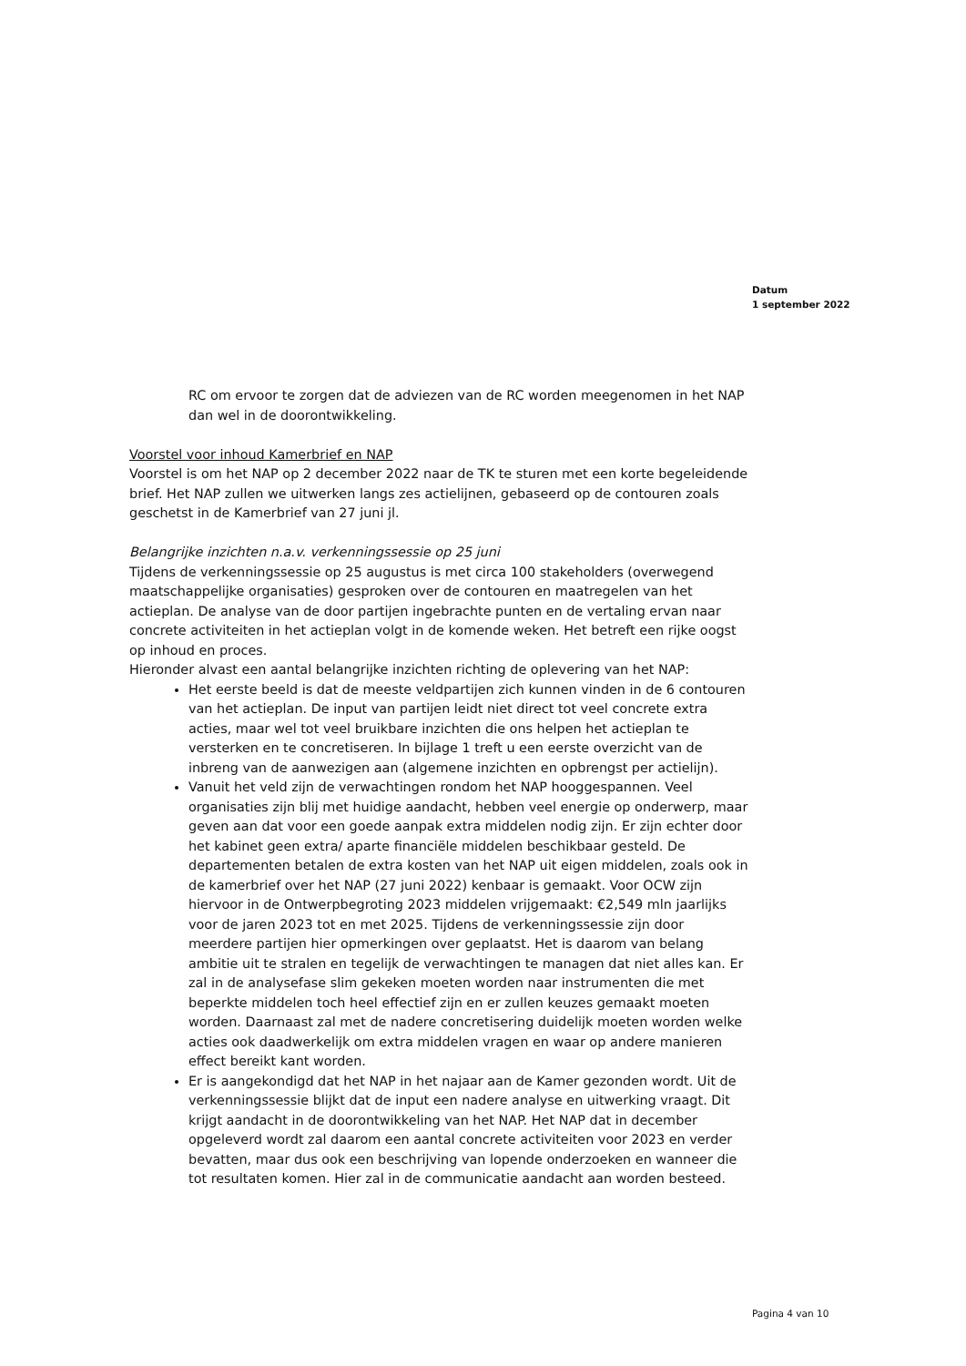Datum
1 september 2022
RC om ervoor te zorgen dat de adviezen van de RC worden meegenomen in het NAP dan wel in de doorontwikkeling.
Voorstel voor inhoud Kamerbrief en NAP
Voorstel is om het NAP op 2 december 2022 naar de TK te sturen met een korte begeleidende brief. Het NAP zullen we uitwerken langs zes actielijnen, gebaseerd op de contouren zoals geschetst in de Kamerbrief van 27 juni jl.
Belangrijke inzichten n.a.v. verkenningssessie op 25 juni
Tijdens de verkenningssessie op 25 augustus is met circa 100 stakeholders (overwegend maatschappelijke organisaties) gesproken over de contouren en maatregelen van het actieplan. De analyse van de door partijen ingebrachte punten en de vertaling ervan naar concrete activiteiten in het actieplan volgt in de komende weken. Het betreft een rijke oogst op inhoud en proces.
Hieronder alvast een aantal belangrijke inzichten richting de oplevering van het NAP:
Het eerste beeld is dat de meeste veldpartijen zich kunnen vinden in de 6 contouren van het actieplan. De input van partijen leidt niet direct tot veel concrete extra acties, maar wel tot veel bruikbare inzichten die ons helpen het actieplan te versterken en te concretiseren. In bijlage 1 treft u een eerste overzicht van de inbreng van de aanwezigen aan (algemene inzichten en opbrengst per actielijn).
Vanuit het veld zijn de verwachtingen rondom het NAP hooggespannen. Veel organisaties zijn blij met huidige aandacht, hebben veel energie op onderwerp, maar geven aan dat voor een goede aanpak extra middelen nodig zijn. Er zijn echter door het kabinet geen extra/ aparte financiële middelen beschikbaar gesteld. De departementen betalen de extra kosten van het NAP uit eigen middelen, zoals ook in de kamerbrief over het NAP (27 juni 2022) kenbaar is gemaakt. Voor OCW zijn hiervoor in de Ontwerpbegroting 2023 middelen vrijgemaakt: €2,549 mln jaarlijks voor de jaren 2023 tot en met 2025. Tijdens de verkenningssessie zijn door meerdere partijen hier opmerkingen over geplaatst. Het is daarom van belang ambitie uit te stralen en tegelijk de verwachtingen te managen dat niet alles kan. Er zal in de analysefase slim gekeken moeten worden naar instrumenten die met beperkte middelen toch heel effectief zijn en er zullen keuzes gemaakt moeten worden. Daarnaast zal met de nadere concretisering duidelijk moeten worden welke acties ook daadwerkelijk om extra middelen vragen en waar op andere manieren effect bereikt kant worden.
Er is aangekondigd dat het NAP in het najaar aan de Kamer gezonden wordt. Uit de verkenningssessie blijkt dat de input een nadere analyse en uitwerking vraagt. Dit krijgt aandacht in de doorontwikkeling van het NAP. Het NAP dat in december opgeleverd wordt zal daarom een aantal concrete activiteiten voor 2023 en verder bevatten, maar dus ook een beschrijving van lopende onderzoeken en wanneer die tot resultaten komen. Hier zal in de communicatie aandacht aan worden besteed.
Pagina 4 van 10